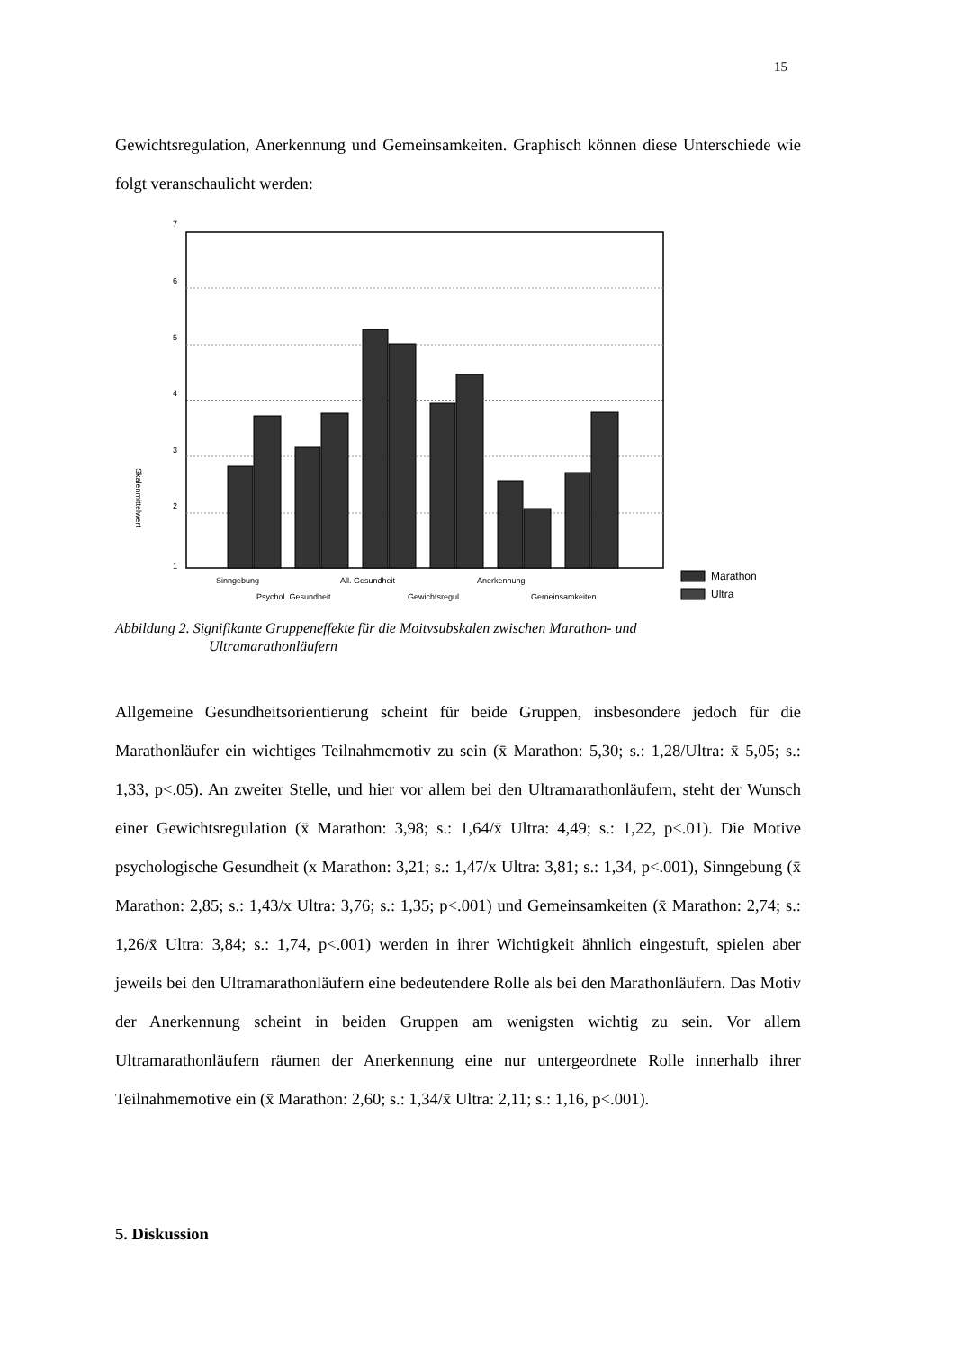15
Gewichtsregulation, Anerkennung und Gemeinsamkeiten. Graphisch können diese Unterschiede wie folgt veranschaulicht werden:
7
6
5
4
3
2
1
Sinngebung
All. Gesundheit
Anerkennung
Psychol. Gesundheit
Gewichtsregul.
Gemeinsamkeiten
Skalenmittelwert
Marathon
Ultra
Abbildung 2. Signifikante Gruppeneffekte für die Moitvsubskalen zwischen Marathon- und
Ultramarathonläufern
Allgemeine Gesundheitsorientierung scheint für beide Gruppen, insbesondere jedoch für die Marathonläufer ein wichtiges Teilnahmemotiv zu sein (x̄ Marathon: 5,30; s.: 1,28/Ultra: x̄ 5,05; s.: 1,33, p<.05). An zweiter Stelle, und hier vor allem bei den Ultramarathonläufern, steht der Wunsch einer Gewichtsregulation (x̄ Marathon: 3,98; s.: 1,64/x̄ Ultra: 4,49; s.: 1,22, p<.01). Die Motive psychologische Gesundheit (x Marathon: 3,21; s.: 1,47/x Ultra: 3,81; s.: 1,34, p<.001), Sinngebung (x̄ Marathon: 2,85; s.: 1,43/x Ultra: 3,76; s.: 1,35; p<.001) und Gemeinsamkeiten (x̄ Marathon: 2,74; s.: 1,26/x̄ Ultra: 3,84; s.: 1,74, p<.001) werden in ihrer Wichtigkeit ähnlich eingestuft, spielen aber jeweils bei den Ultramarathonläufern eine bedeutendere Rolle als bei den Marathonläufern. Das Motiv der Anerkennung scheint in beiden Gruppen am wenigsten wichtig zu sein. Vor allem Ultramarathonläufern räumen der Anerkennung eine nur untergeordnete Rolle innerhalb ihrer Teilnahmemotive ein (x̄ Marathon: 2,60; s.: 1,34/x̄ Ultra: 2,11; s.: 1,16, p<.001).
5. Diskussion